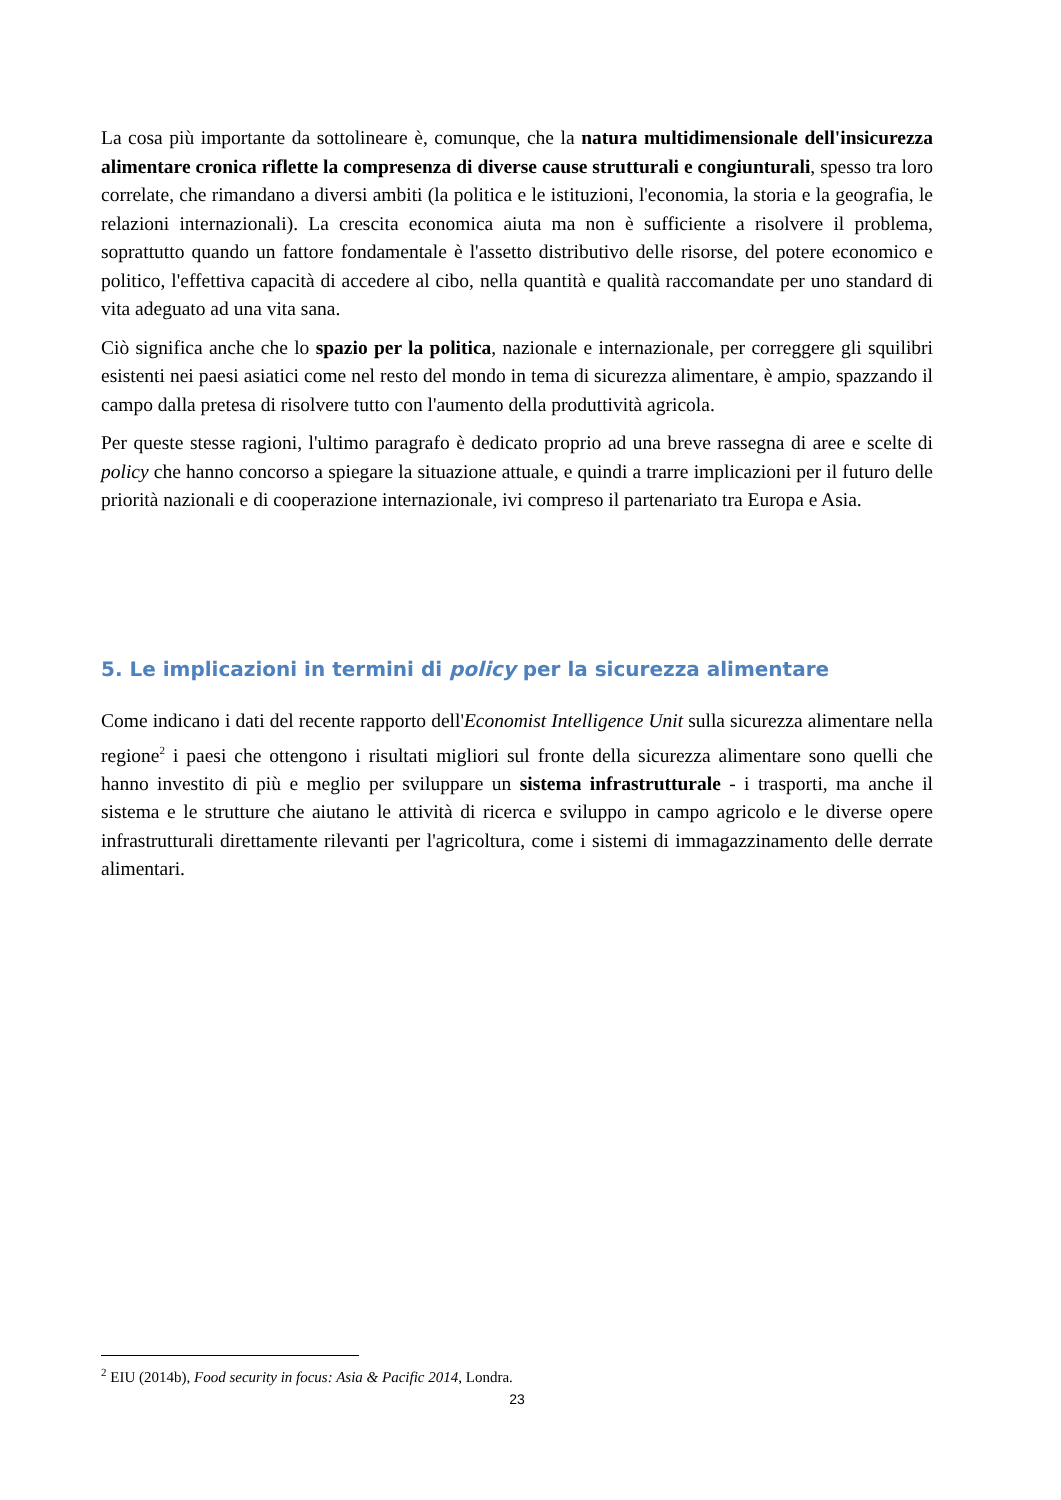La cosa più importante da sottolineare è, comunque, che la natura multidimensionale dell'insicurezza alimentare cronica riflette la compresenza di diverse cause strutturali e congiunturali, spesso tra loro correlate, che rimandano a diversi ambiti (la politica e le istituzioni, l'economia, la storia e la geografia, le relazioni internazionali). La crescita economica aiuta ma non è sufficiente a risolvere il problema, soprattutto quando un fattore fondamentale è l'assetto distributivo delle risorse, del potere economico e politico, l'effettiva capacità di accedere al cibo, nella quantità e qualità raccomandate per uno standard di vita adeguato ad una vita sana.
Ciò significa anche che lo spazio per la politica, nazionale e internazionale, per correggere gli squilibri esistenti nei paesi asiatici come nel resto del mondo in tema di sicurezza alimentare, è ampio, spazzando il campo dalla pretesa di risolvere tutto con l'aumento della produttività agricola.
Per queste stesse ragioni, l'ultimo paragrafo è dedicato proprio ad una breve rassegna di aree e scelte di policy che hanno concorso a spiegare la situazione attuale, e quindi a trarre implicazioni per il futuro delle priorità nazionali e di cooperazione internazionale, ivi compreso il partenariato tra Europa e Asia.
5. Le implicazioni in termini di policy per la sicurezza alimentare
Come indicano i dati del recente rapporto dell'Economist Intelligence Unit sulla sicurezza alimentare nella regione<sup>2</sup> i paesi che ottengono i risultati migliori sul fronte della sicurezza alimentare sono quelli che hanno investito di più e meglio per sviluppare un sistema infrastrutturale - i trasporti, ma anche il sistema e le strutture che aiutano le attività di ricerca e sviluppo in campo agricolo e le diverse opere infrastrutturali direttamente rilevanti per l'agricoltura, come i sistemi di immagazzinamento delle derrate alimentari.
<sup>2</sup> EIU (2014b), Food security in focus: Asia & Pacific 2014, Londra.
23